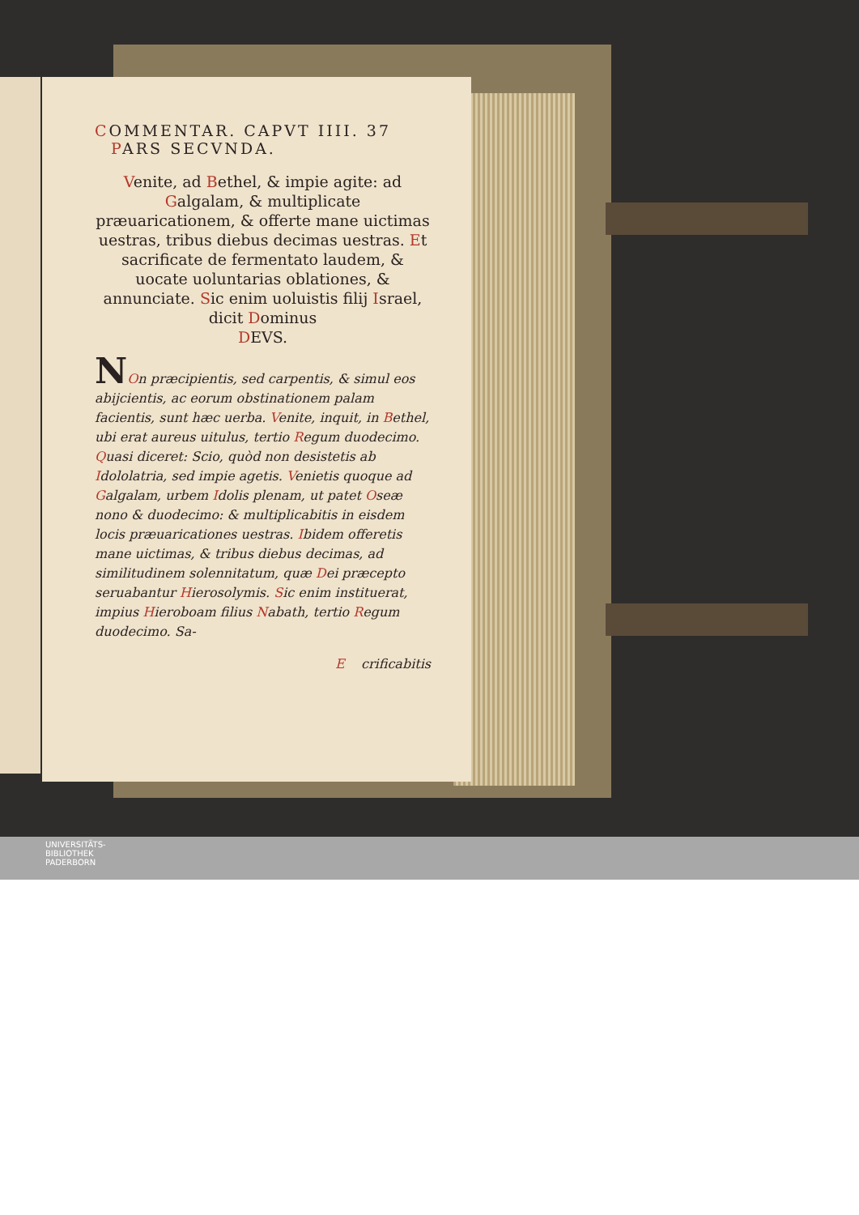COMMENTAR. CAPVT IIII. 37
PARS SECVNDA.
Venite, ad Bethel, & impie agite: ad Galgalam, & multiplicate præuaricationem, & offerte mane uictimas uestras, tribus diebus decimas uestras. Et sacrificate de fermentato laudem, & uocate uoluntarias oblationes, & annunciate. Sic enim uoluistis filij Israel, dicit Dominus
DEVS.
NOn præcipientis, sed carpentis, & simul eos abijcientis, ac eorum obstinationem palam facientis, sunt hæc uerba. Venite, inquit, in Bethel, ubi erat aureus uitulus, tertio Regum duodecimo. Quasi diceret: Scio, quòd non desistetis ab Idololatria, sed impie agetis. Venietis quoque ad Galgalam, urbem Idolis plenam, ut patet Oseæ nono & duodecimo: & multiplicabitis in eisdem locis præuaricationes uestras. Ibidem offeretis mane uictimas, & tribus diebus decimas, ad similitudinem solennitatum, quæ Dei præcepto seruabantur Hierosolymis. Sic enim instituerat, impius Hieroboam filius Nabath, tertio Regum duodecimo. Sa-
E crificabitis
UNIVERSITÄTS-
BIBLIOTHEK
PADERBORN